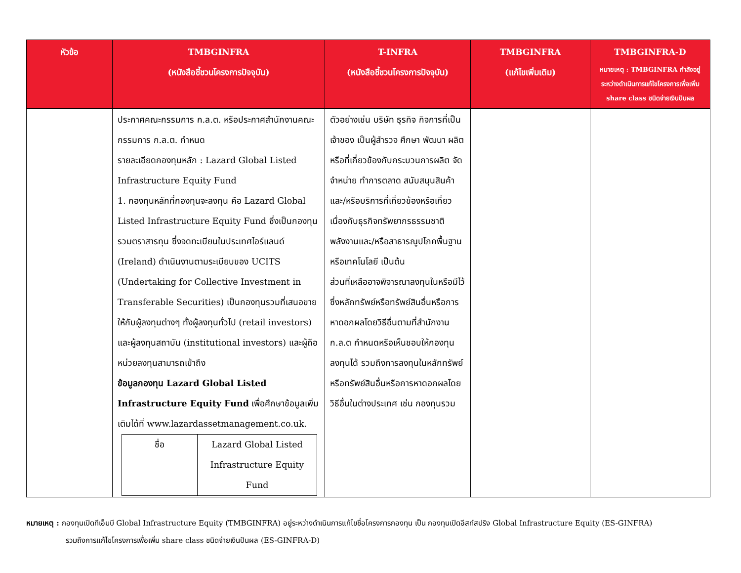| หัวข้อ | TMBGINFRA (หนังสือชี้ชวนโครงการปัจจุบัน) | T-INFRA (หนังสือชี้ชวนโครงการปัจจุบัน) | TMBGINFRA (แก้ไขเพิ่มเติม) | TMBGINFRA-D หมายเหตุ : TMBGINFRA กำลังอยู่ระหว่างดำเนินการแก้ไขโครงการเพื่อเพิ่ม share class ชนิดจ่ายเงินปันผล |
| --- | --- | --- | --- | --- |
| | ประกาศคณะกรรมการ ก.ล.ต. หรือประกาศสำนักงานคณะกรรมการ ก.ล.ต. กำหนด รายละเอียดกองทุนหลัก : Lazard Global Listed Infrastructure Equity Fund 1. กองทุนหลักที่กองทุนจะลงทุน คือ Lazard Global Listed Infrastructure Equity Fund ซึ่งเป็นกองทุนรวมตราสารทุน ซึ่งจดทะเบียนในประเทศไอร์แลนด์ (Ireland) ดำเนินงานตามระเบียบของ UCITS (Undertaking for Collective Investment in Transferable Securities) เป็นกองทุนรวมที่เสนอขายให้กับผู้ลงทุนต่างๆ ทั้งผู้ลงทุนทั่วไป (retail investors) และผู้ลงทุนสถาบัน (institutional investors) และผู้ถือหน่วยลงทุนสามารถเข้าถึง ข้อมูลกองทุน Lazard Global Listed Infrastructure Equity Fund เพื่อศึกษาข้อมูลเพิ่มเติมได้ที่ www.lazardassetmanagement.co.uk. / ชื่อ / Lazard Global Listed Infrastructure Equity Fund / | ตัวอย่างเช่น บริษัท ธุรกิจ กิจการที่เป็นเจ้าของ เป็นผู้สำรวจ ศึกษา พัฒนา ผลิต หรือที่เกี่ยวข้องกับกระบวนการผลิต จัดจำหน่าย ทำการตลาด สนับสนุนสินค้าและ/หรือบริการที่เกี่ยวข้องหรือเกี่ยวเนื่องกับธุรกิจทรัพยากรธรรมชาติ พลังงานและ/หรือสาธารณูปโภคพื้นฐานหรือเทคโนโลยี เป็นต้น ส่วนที่เหลืออาจพิจารณาลงทุนในหรือมีไว้ซึ่งหลักทรัพย์หรือทรัพย์สินอื่นหรือการหาดอกผลโดยวิธีอื่นตามที่สำนักงาน ก.ล.ต กำหนดหรือเห็นชอบให้กองทุนลงทุนได้ รวมถึงการลงทุนในหลักทรัพย์หรือทรัพย์สินอื่นหรือการหาดอกผลโดยวิธีอื่นในต่างประเทศ เช่น กองทุนรวม | | |
หมายเหตุ : กองทุนเปิดทีเอ็มบี Global Infrastructure Equity (TMBGINFRA) อยู่ระหว่างดำเนินการแก้ไขชื่อโครงการกองทุน เป็น กองทุนเปิดอีสท์สปริง Global Infrastructure Equity (ES-GINFRA)
รวมถึงการแก้ไขโครงการเพื่อเพิ่ม share class ชนิดจ่ายเงินปันผล (ES-GINFRA-D)